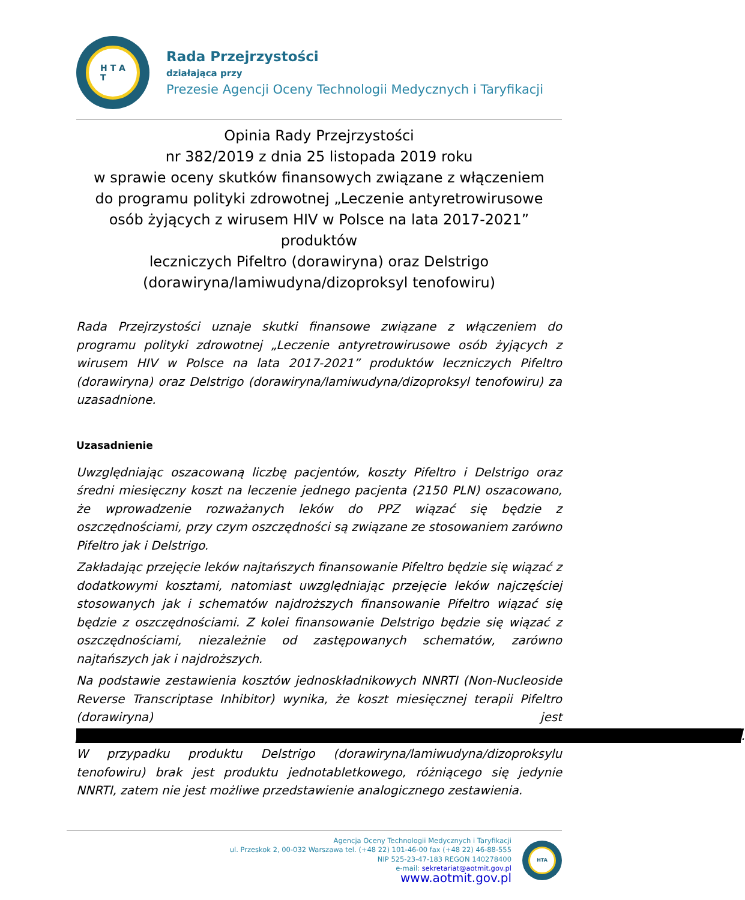H T A
T
Rada Przejrzystości
działająca przy
Prezesie Agencji Oceny Technologii Medycznych i Taryfikacji
Opinia Rady Przejrzystości
nr 382/2019 z dnia 25 listopada 2019 roku
w sprawie oceny skutków finansowych związane z włączeniem
do programu polityki zdrowotnej „Leczenie antyretrowirusowe
osób żyjących z wirusem HIV w Polsce na lata 2017-2021” produktów
leczniczych Pifeltro (dorawiryna) oraz Delstrigo
(dorawiryna/lamiwudyna/dizoproksyl tenofowiru)
Rada Przejrzystości uznaje skutki finansowe związane z włączeniem do programu polityki zdrowotnej „Leczenie antyretrowirusowe osób żyjących z wirusem HIV w Polsce na lata 2017-2021” produktów leczniczych Pifeltro (dorawiryna) oraz Delstrigo (dorawiryna/lamiwudyna/dizoproksyl tenofowiru) za uzasadnione.
Uzasadnienie
Uwzględniając oszacowaną liczbę pacjentów, koszty Pifeltro i Delstrigo oraz średni miesięczny koszt na leczenie jednego pacjenta (2150 PLN) oszacowano, że wprowadzenie rozważanych leków do PPZ wiązać się będzie z oszczędnościami, przy czym oszczędności są związane ze stosowaniem zarówno Pifeltro jak i Delstrigo.
Zakładając przejęcie leków najtańszych finansowanie Pifeltro będzie się wiązać z dodatkowymi kosztami, natomiast uwzględniając przejęcie leków najczęściej stosowanych jak i schematów najdroższych finansowanie Pifeltro wiązać się będzie z oszczędnościami. Z kolei finansowanie Delstrigo będzie się wiązać z oszczędnościami, niezależnie od zastępowanych schematów, zarówno najtańszych jak i najdroższych.
Na podstawie zestawienia kosztów jednoskładnikowych NNRTI (Non-Nucleoside Reverse Transcriptase Inhibitor) wynika, że koszt miesięcznej terapii Pifeltro (dorawiryna) jest ████████████████████████████████████████████████████████████████████████. W przypadku produktu Delstrigo (dorawiryna/lamiwudyna/dizoproksylu tenofowiru) brak jest produktu jednotabletkowego, różniącego się jedynie NNRTI, zatem nie jest możliwe przedstawienie analogicznego zestawienia.
Agencja Oceny Technologii Medycznych i Taryfikacji
ul. Przeskok 2, 00-032 Warszawa tel. (+48 22) 101-46-00 fax (+48 22) 46-88-555
NIP 525-23-47-183 REGON 140278400
e-mail: sekretariat@aotmit.gov.pl
www.aotmit.gov.pl
HTA